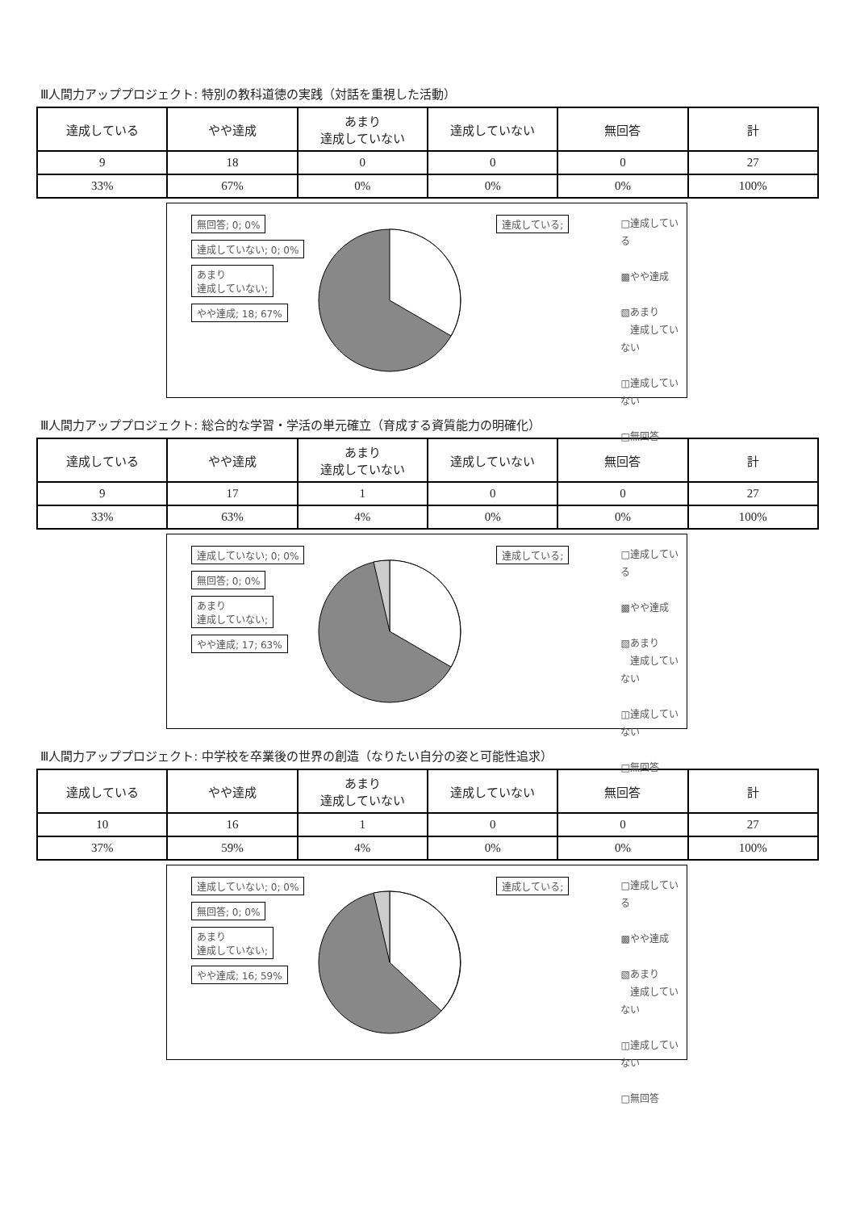Ⅲ人間力アッププロジェクト: 特別の教科道徳の実践（対話を重視した活動）
| 達成している | やや達成 | あまり 達成していない | 達成していない | 無回答 | 計 |
| --- | --- | --- | --- | --- | --- |
| 9 | 18 | 0 | 0 | 0 | 27 |
| 33% | 67% | 0% | 0% | 0% | 100% |
無回答; 0; 0%
達成していない; 0; 0%
あまり
達成していない;
やや達成; 18; 67%
達成している;
□達成している
▩やや達成
▧あまり
　達成していない
◫達成していない
□無回答
Ⅲ人間力アッププロジェクト: 総合的な学習・学活の単元確立（育成する資質能力の明確化）
| 達成している | やや達成 | あまり 達成していない | 達成していない | 無回答 | 計 |
| --- | --- | --- | --- | --- | --- |
| 9 | 17 | 1 | 0 | 0 | 27 |
| 33% | 63% | 4% | 0% | 0% | 100% |
達成していない; 0; 0% 無回答; 0; 0%
あまり
達成していない;
やや達成; 17; 63%
達成している;
□達成している
▩やや達成
▧あまり
　達成していない
◫達成していない
□無回答
Ⅲ人間力アッププロジェクト: 中学校を卒業後の世界の創造（なりたい自分の姿と可能性追求）
| 達成している | やや達成 | あまり 達成していない | 達成していない | 無回答 | 計 |
| --- | --- | --- | --- | --- | --- |
| 10 | 16 | 1 | 0 | 0 | 27 |
| 37% | 59% | 4% | 0% | 0% | 100% |
達成していない; 0; 0% 無回答; 0; 0%
あまり
達成していない;
やや達成; 16; 59%
達成している;
□達成している
▩やや達成
▧あまり
　達成していない
◫達成していない
□無回答